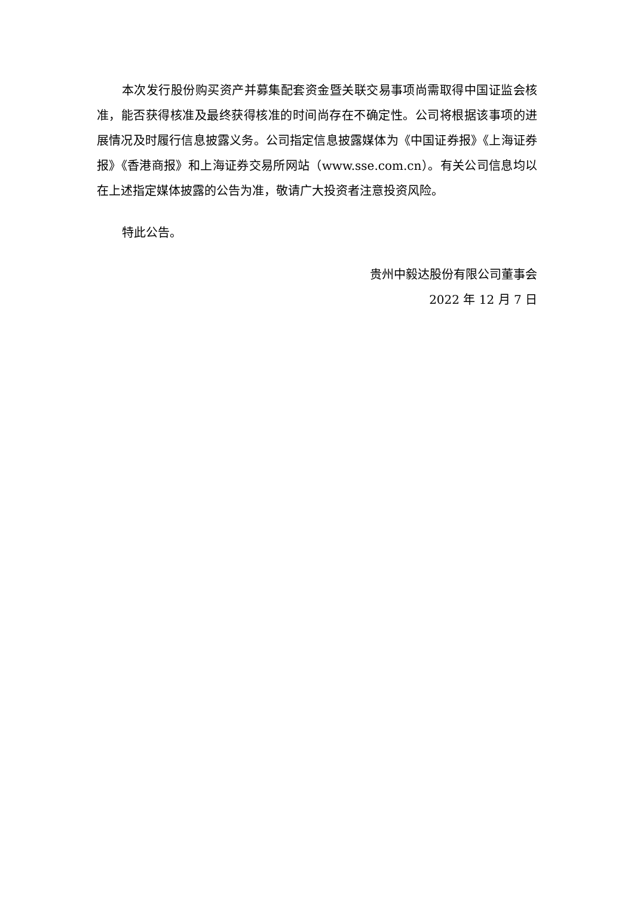本次发行股份购买资产并募集配套资金暨关联交易事项尚需取得中国证监会核准，能否获得核准及最终获得核准的时间尚存在不确定性。公司将根据该事项的进展情况及时履行信息披露义务。公司指定信息披露媒体为《中国证券报》《上海证券报》《香港商报》和上海证券交易所网站（www.sse.com.cn）。有关公司信息均以在上述指定媒体披露的公告为准，敬请广大投资者注意投资风险。
特此公告。
贵州中毅达股份有限公司董事会
2022 年 12 月 7 日